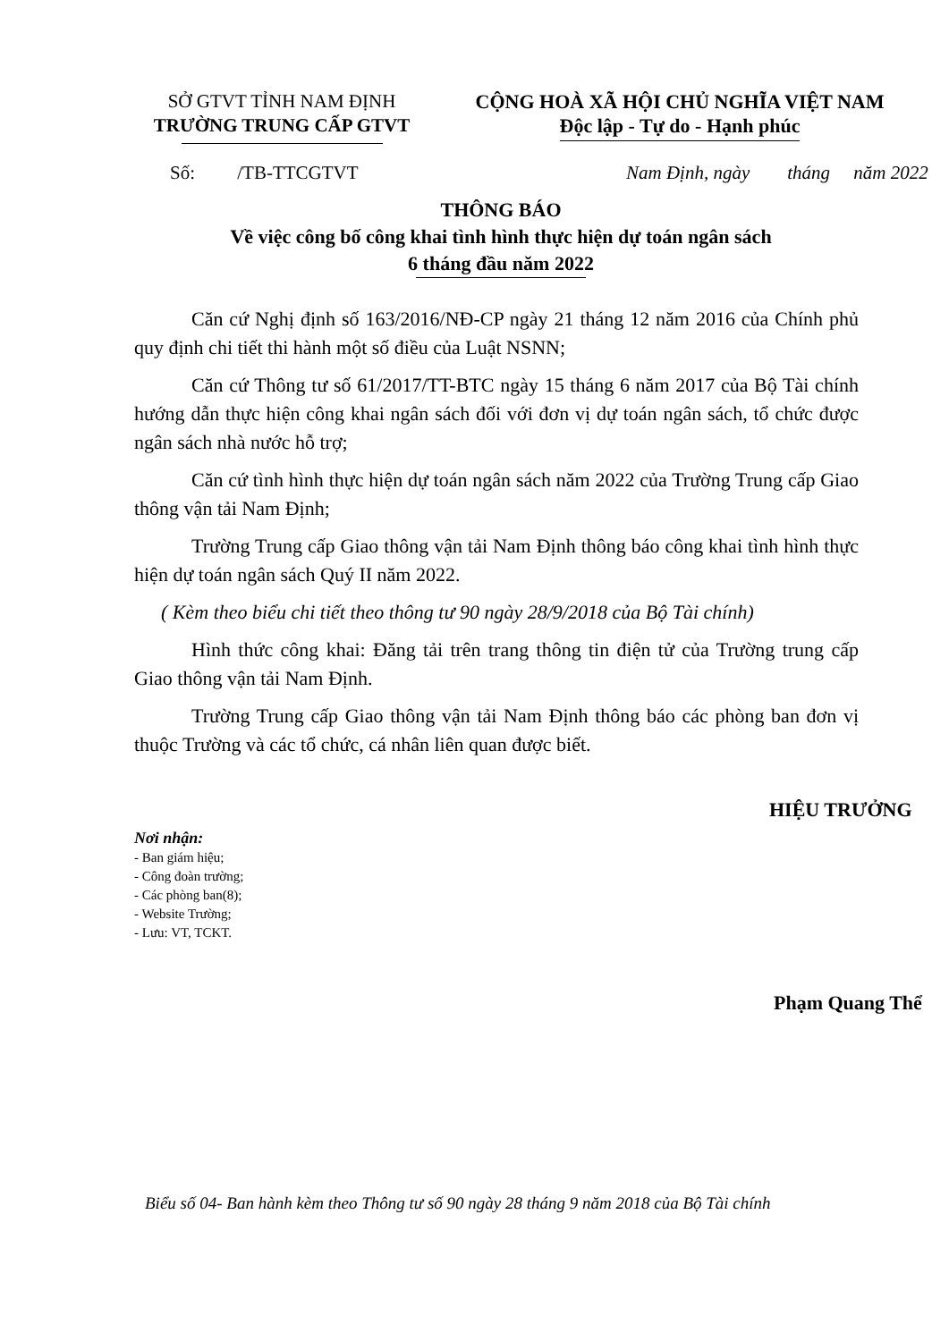SỞ GTVT TỈNH NAM ĐỊNH
TRƯỜNG TRUNG CẤP GTVT
CỘNG HOÀ XÃ HỘI CHỦ NGHĨA VIỆT NAM
Độc lập - Tự do - Hạnh phúc
Số: /TB-TTCGTVT Nam Định, ngày tháng năm 2022
THÔNG BÁO
Về việc công bố công khai tình hình thực hiện dự toán ngân sách
6 tháng đầu năm 2022
Căn cứ Nghị định số 163/2016/NĐ-CP ngày 21 tháng 12 năm 2016 của Chính phủ quy định chi tiết thi hành một số điều của Luật NSNN;
Căn cứ Thông tư số 61/2017/TT-BTC ngày 15 tháng 6 năm 2017 của Bộ Tài chính hướng dẫn thực hiện công khai ngân sách đối với đơn vị dự toán ngân sách, tổ chức được ngân sách nhà nước hỗ trợ;
Căn cứ tình hình thực hiện dự toán ngân sách năm 2022 của Trường Trung cấp Giao thông vận tải Nam Định;
Trường Trung cấp Giao thông vận tải Nam Định thông báo công khai tình hình thực hiện dự toán ngân sách Quý II năm 2022.
( Kèm theo biểu chi tiết theo thông tư 90 ngày 28/9/2018 của Bộ Tài chính)
Hình thức công khai: Đăng tải trên trang thông tin điện tử của Trường trung cấp Giao thông vận tải Nam Định.
Trường Trung cấp Giao thông vận tải Nam Định thông báo các phòng ban đơn vị thuộc Trường và các tổ chức, cá nhân liên quan được biết.
Nơi nhận:
- Ban giám hiệu;
- Công đoàn trường;
- Các phòng ban(8);
- Website Trường;
- Lưu: VT, TCKT.
HIỆU TRƯỞNG
Phạm Quang Thể
Biểu số 04- Ban hành kèm theo Thông tư số 90 ngày 28 tháng 9 năm 2018 của Bộ Tài chính